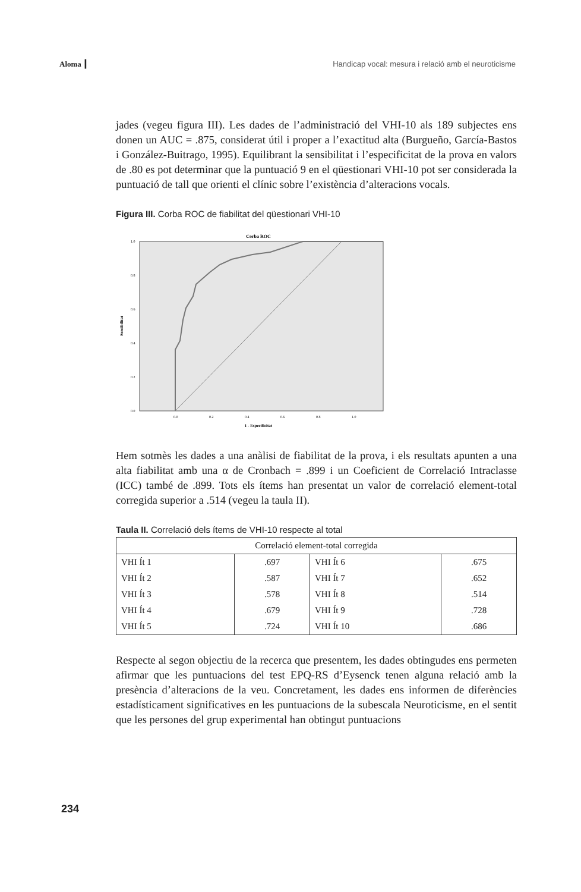Aloma ┃ Handicap vocal: mesura i relació amb el neuroticisme
jades (vegeu figura III). Les dades de l’administració del VHI-10 als 189 subjectes ens donen un AUC = .875, considerat útil i proper a l’exactitud alta (Burgueño, García-Bastos i González-Buitrago, 1995). Equilibrant la sensibilitat i l’especificitat de la prova en valors de .80 es pot determinar que la puntuació 9 en el qüestionari VHI-10 pot ser considerada la puntuació de tall que orienti el clínic sobre l’existència d’alteracions vocals.
Figura III. Corba ROC de fiabilitat del qüestionari VHI-10
Corba ROC
0.0
0.2
0.4
0.6
0.8
1.0
0.0
0.2
0.4
0.6
0.8
1.0
1 - Especificitat
Sensibilitat
Hem sotmès les dades a una anàlisi de fiabilitat de la prova, i els resultats apunten a una alta fiabilitat amb una α de Cronbach = .899 i un Coeficient de Correlació Intraclasse (ICC) també de .899. Tots els ítems han presentat un valor de correlació element-total corregida superior a .514 (vegeu la taula II).
Taula II. Correlació dels ítems de VHI-10 respecte al total
| Correlació element-total corregida | | | |
| --- | --- | --- | --- |
| VHI Ít 1 | .697 | VHI Ít 6 | .675 |
| VHI Ít 2 | .587 | VHI Ít 7 | .652 |
| VHI Ít 3 | .578 | VHI Ít 8 | .514 |
| VHI Ít 4 | .679 | VHI Ít 9 | .728 |
| VHI Ít 5 | .724 | VHI Ít 10 | .686 |
Respecte al segon objectiu de la recerca que presentem, les dades obtingudes ens permeten afirmar que les puntuacions del test EPQ-RS d’Eysenck tenen alguna relació amb la presència d’alteracions de la veu. Concretament, les dades ens informen de diferències estadísticament significatives en les puntuacions de la subescala Neuroticisme, en el sentit que les persones del grup experimental han obtingut puntuacions
234